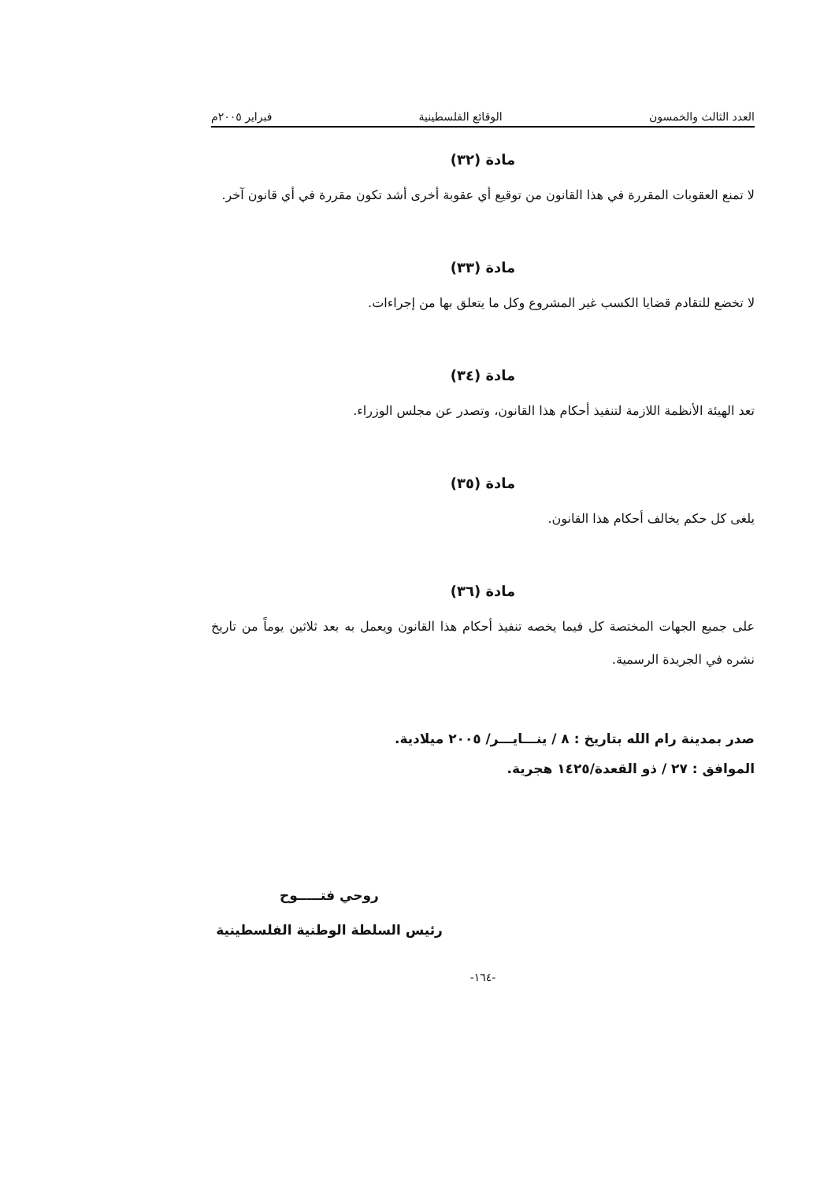العدد الثالث والخمسون الوقائع الفلسطينية فبراير ٢٠٠٥م
مادة (٣٢)
لا تمنع العقوبات المقررة في هذا القانون من توقيع أي عقوبة أخرى أشد تكون مقررة في أي قانون آخر.
مادة (٣٣)
لا تخضع للتقادم قضايا الكسب غير المشروع وكل ما يتعلق بها من إجراءات.
مادة (٣٤)
تعد الهيئة الأنظمة اللازمة لتنفيذ أحكام هذا القانون، وتصدر عن مجلس الوزراء.
مادة (٣٥)
يلغى كل حكم يخالف أحكام هذا القانون.
مادة (٣٦)
على جميع الجهات المختصة كل فيما يخصه تنفيذ أحكام هذا القانون ويعمل به بعد ثلاثين يوماً من تاريخ نشره في الجريدة الرسمية.
صدر بمدينة رام الله بتاريخ : ٨ / ينـــايـــر/ ٢٠٠٥ ميلادية.
الموافق : ٢٧ / ذو القعدة/١٤٢٥ هجرية.
روحي فتـــــوح
رئيس السلطة الوطنية الفلسطينية
-١٦٤-